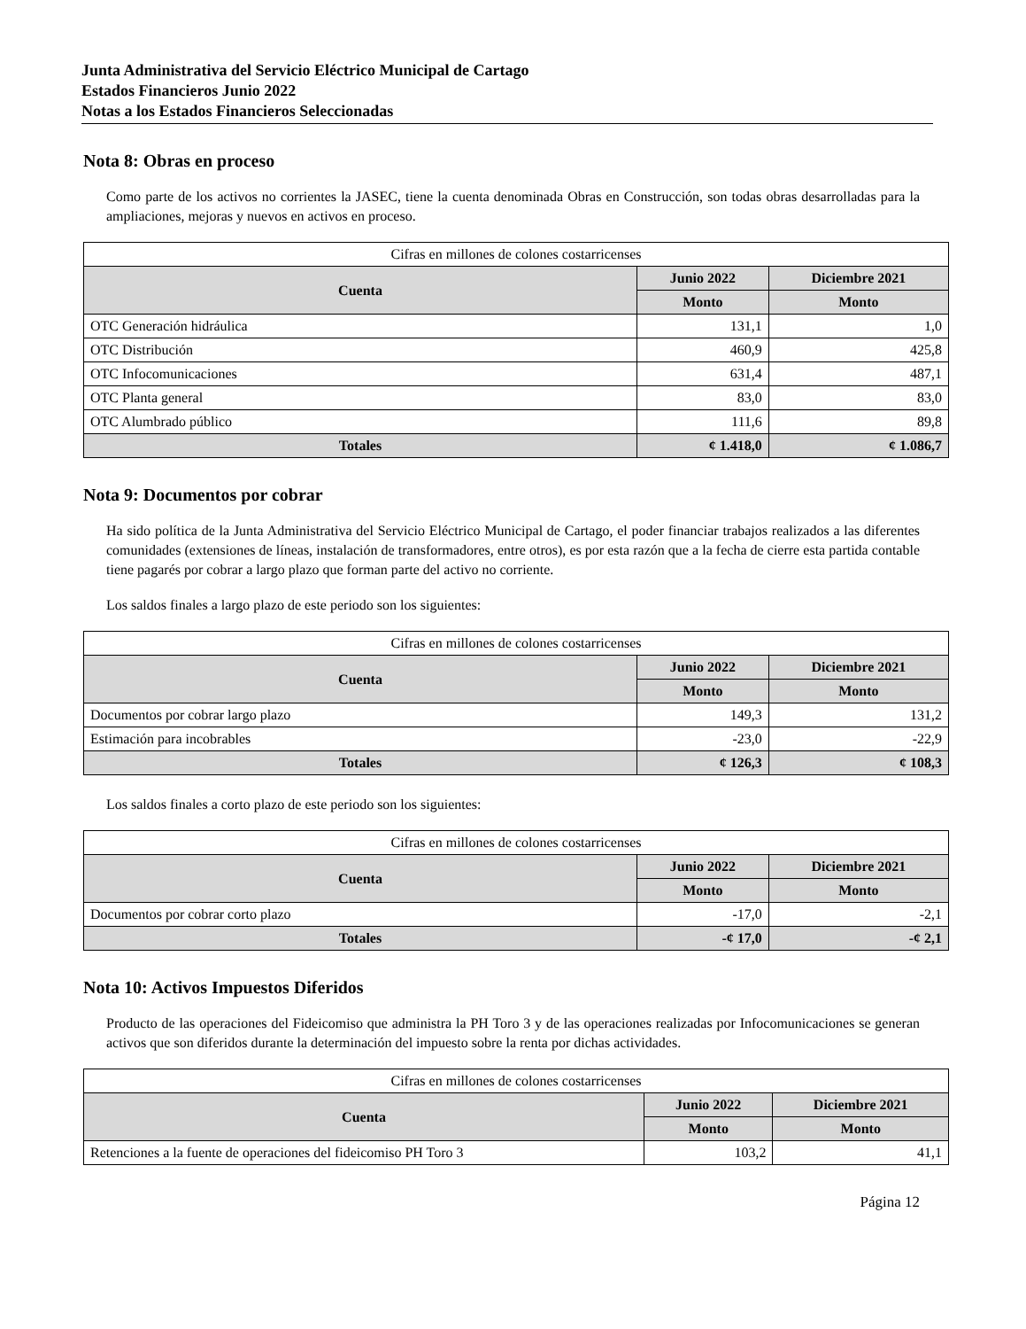Junta Administrativa del Servicio Eléctrico Municipal de Cartago
Estados Financieros Junio 2022
Notas a los Estados Financieros Seleccionadas
Nota 8: Obras en proceso
Como parte de los activos no corrientes la JASEC, tiene la cuenta denominada Obras en Construcción, son todas obras desarrolladas para la ampliaciones, mejoras y nuevos en activos en proceso.
| Cifras en millones de colones costarricenses | | |
| Cuenta | Junio 2022 | Diciembre 2021 |
| | Monto | Monto |
| OTC Generación hidráulica | 131,1 | 1,0 |
| OTC Distribución | 460,9 | 425,8 |
| OTC Infocomunicaciones | 631,4 | 487,1 |
| OTC Planta general | 83,0 | 83,0 |
| OTC Alumbrado público | 111,6 | 89,8 |
| Totales | ¢ 1.418,0 | ¢ 1.086,7 |
Nota 9: Documentos por cobrar
Ha sido política de la Junta Administrativa del Servicio Eléctrico Municipal de Cartago, el poder financiar trabajos realizados a las diferentes comunidades (extensiones de líneas, instalación de transformadores, entre otros), es por esta razón que a la fecha de cierre esta partida contable tiene pagarés por cobrar a largo plazo que forman parte del activo no corriente.
Los saldos finales a largo plazo de este periodo son los siguientes:
| Cifras en millones de colones costarricenses | | |
| Cuenta | Junio 2022 | Diciembre 2021 |
| | Monto | Monto |
| Documentos por cobrar largo plazo | 149,3 | 131,2 |
| Estimación para incobrables | -23,0 | -22,9 |
| Totales | ¢ 126,3 | ¢ 108,3 |
Los saldos finales a corto plazo de este periodo son los siguientes:
| Cifras en millones de colones costarricenses | | |
| Cuenta | Junio 2022 | Diciembre 2021 |
| | Monto | Monto |
| Documentos por cobrar corto plazo | -17,0 | -2,1 |
| Totales | -¢ 17,0 | -¢ 2,1 |
Nota 10: Activos Impuestos Diferidos
Producto de las operaciones del Fideicomiso que administra la PH Toro 3 y de las operaciones realizadas por Infocomunicaciones se generan activos que son diferidos durante la determinación del impuesto sobre la renta por dichas actividades.
| Cifras en millones de colones costarricenses | | |
| Cuenta | Junio 2022 | Diciembre 2021 |
| | Monto | Monto |
| Retenciones a la fuente de operaciones del fideicomiso PH Toro 3 | 103,2 | 41,1 |
Página 12